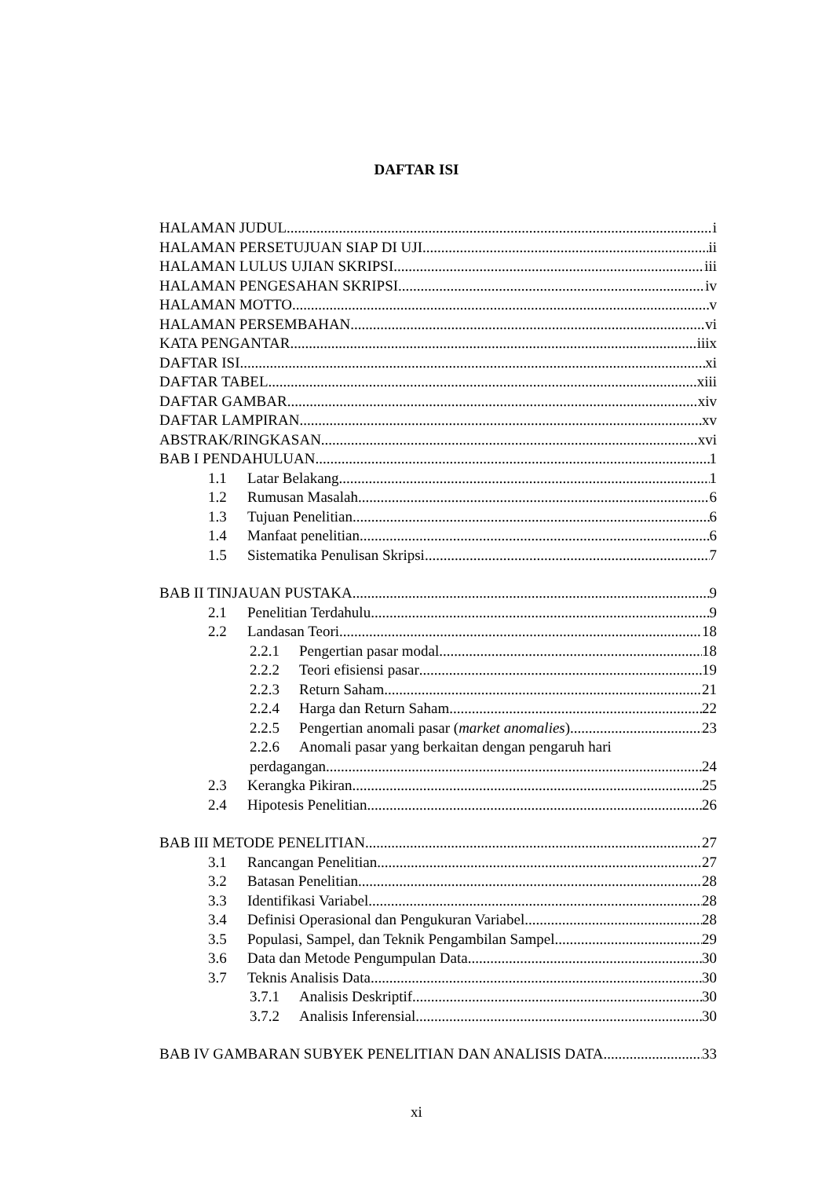DAFTAR ISI
HALAMAN JUDUL i
HALAMAN PERSETUJUAN SIAP DI UJI ii
HALAMAN LULUS UJIAN SKRIPSI iii
HALAMAN PENGESAHAN SKRIPSI iv
HALAMAN MOTTO v
HALAMAN PERSEMBAHAN vi
KATA PENGANTAR iiix
DAFTAR ISI xi
DAFTAR TABEL xiii
DAFTAR GAMBAR xiv
DAFTAR LAMPIRAN xv
ABSTRAK/RINGKASAN xvi
BAB I PENDAHULUAN 1
1.1 Latar Belakang 1
1.2 Rumusan Masalah 6
1.3 Tujuan Penelitian 6
1.4 Manfaat penelitian 6
1.5 Sistematika Penulisan Skripsi 7
BAB II TINJAUAN PUSTAKA 9
2.1 Penelitian Terdahulu 9
2.2 Landasan Teori 18
2.2.1 Pengertian pasar modal 18
2.2.2 Teori efisiensi pasar 19
2.2.3 Return Saham 21
2.2.4 Harga dan Return Saham 22
2.2.5 Pengertian anomali pasar (market anomalies) 23
2.2.6 Anomali pasar yang berkaitan dengan pengaruh hari
perdagangan 24
2.3 Kerangka Pikiran 25
2.4 Hipotesis Penelitian 26
BAB III METODE PENELITIAN 27
3.1 Rancangan Penelitian 27
3.2 Batasan Penelitian 28
3.3 Identifikasi Variabel 28
3.4 Definisi Operasional dan Pengukuran Variabel 28
3.5 Populasi, Sampel, dan Teknik Pengambilan Sampel 29
3.6 Data dan Metode Pengumpulan Data 30
3.7 Teknis Analisis Data 30
3.7.1 Analisis Deskriptif 30
3.7.2 Analisis Inferensial 30
BAB IV GAMBARAN SUBYEK PENELITIAN DAN ANALISIS DATA 33
xi